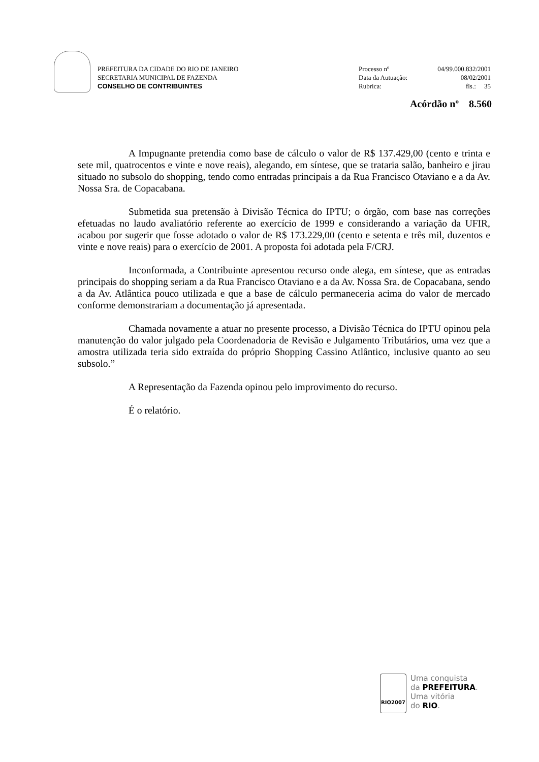PREFEITURA DA CIDADE DO RIO DE JANEIRO
SECRETARIA MUNICIPAL DE FAZENDA
CONSELHO DE CONTRIBUINTES
Processo nº 04/99.000.832/2001
Data da Autuação: 08/02/2001
Rubrica: fls.: 35
Acórdão nº 8.560
A Impugnante pretendia como base de cálculo o valor de R$ 137.429,00 (cento e trinta e sete mil, quatrocentos e vinte e nove reais), alegando, em síntese, que se trataria salão, banheiro e jirau situado no subsolo do shopping, tendo como entradas principais a da Rua Francisco Otaviano e a da Av. Nossa Sra. de Copacabana.
Submetida sua pretensão à Divisão Técnica do IPTU; o órgão, com base nas correções efetuadas no laudo avaliatório referente ao exercício de 1999 e considerando a variação da UFIR, acabou por sugerir que fosse adotado o valor de R$ 173.229,00 (cento e setenta e três mil, duzentos e vinte e nove reais) para o exercício de 2001. A proposta foi adotada pela F/CRJ.
Inconformada, a Contribuinte apresentou recurso onde alega, em síntese, que as entradas principais do shopping seriam a da Rua Francisco Otaviano e a da Av. Nossa Sra. de Copacabana, sendo a da Av. Atlântica pouco utilizada e que a base de cálculo permaneceria acima do valor de mercado conforme demonstrariam a documentação já apresentada.
Chamada novamente a atuar no presente processo, a Divisão Técnica do IPTU opinou pela manutenção do valor julgado pela Coordenadoria de Revisão e Julgamento Tributários, uma vez que a amostra utilizada teria sido extraída do próprio Shopping Cassino Atlântico, inclusive quanto ao seu subsolo.”
A Representação da Fazenda opinou pelo improvimento do recurso.
É o relatório.
RIO2007
Uma conquista
da PREFEITURA.
Uma vitória
do RIO.